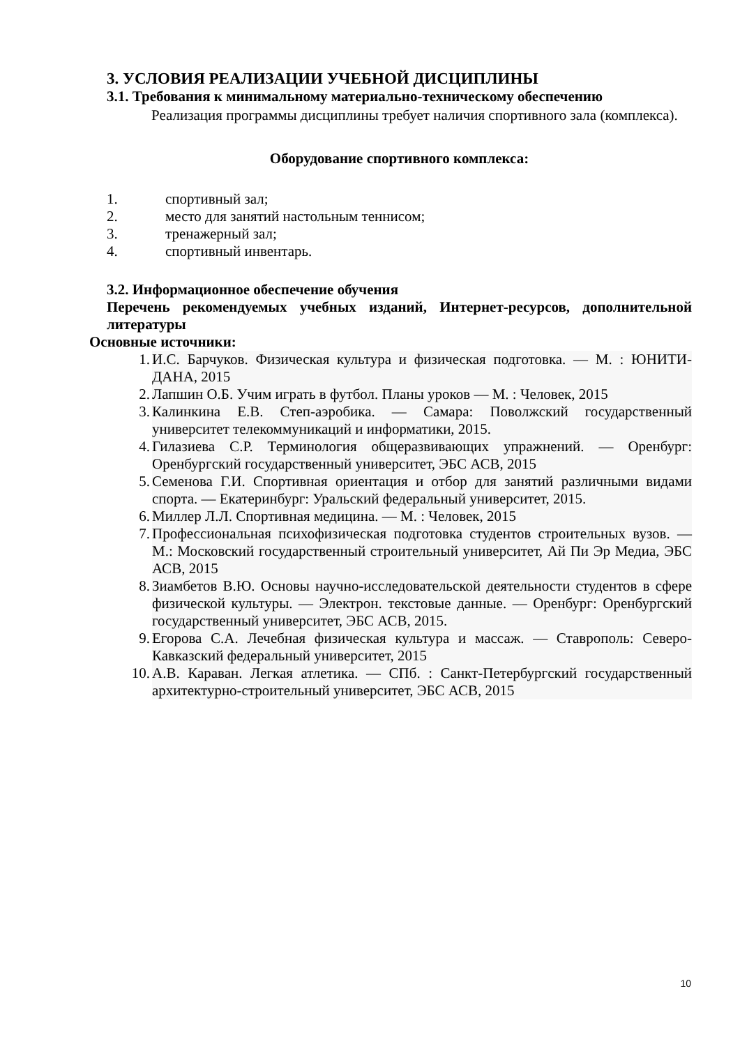3. УСЛОВИЯ РЕАЛИЗАЦИИ УЧЕБНОЙ ДИСЦИПЛИНЫ
3.1. Требования к минимальному материально-техническому обеспечению
Реализация программы дисциплины требует наличия спортивного зала (комплекса).
Оборудование спортивного комплекса:
1. спортивный зал;
2. место для занятий настольным теннисом;
3. тренажерный зал;
4. спортивный инвентарь.
3.2. Информационное обеспечение обучения
Перечень рекомендуемых учебных изданий, Интернет-ресурсов, дополнительной литературы
Основные источники:
1. И.С. Барчуков. Физическая культура и физическая подготовка. — М. : ЮНИТИ-ДАНА, 2015
2. Лапшин О.Б. Учим играть в футбол. Планы уроков — М. : Человек, 2015
3. Калинкина Е.В. Степ-аэробика. — Самара: Поволжский государственный университет телекоммуникаций и информатики, 2015.
4. Гилазиева С.Р. Терминология общеразвивающих упражнений. — Оренбург: Оренбургский государственный университет, ЭБС АСВ, 2015
5. Семенова Г.И. Спортивная ориентация и отбор для занятий различными видами спорта. — Екатеринбург: Уральский федеральный университет, 2015.
6. Миллер Л.Л. Спортивная медицина. — М. : Человек, 2015
7. Профессиональная психофизическая подготовка студентов строительных вузов. — М.: Московский государственный строительный университет, Ай Пи Эр Медиа, ЭБС АСВ, 2015
8. Зиамбетов В.Ю. Основы научно-исследовательской деятельности студентов в сфере физической культуры. — Электрон. текстовые данные. — Оренбург: Оренбургский государственный университет, ЭБС АСВ, 2015.
9. Егорова С.А. Лечебная физическая культура и массаж. — Ставрополь: Северо-Кавказский федеральный университет, 2015
10. А.В. Караван. Легкая атлетика. — СПб. : Санкт-Петербургский государственный архитектурно-строительный университет, ЭБС АСВ, 2015
10